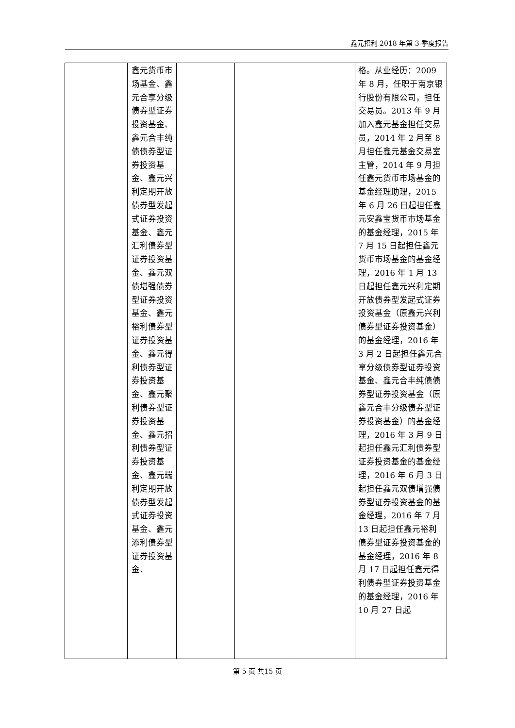鑫元招利 2018 年第 3 季度报告
| | 鑫元货币市场基金、鑫元合享分级债券型证券投资基金、鑫元合丰纯债债券型证券投资基金、鑫元兴利定期开放债券型发起式证券投资基金、鑫元汇利债券型证券投资基金、鑫元双债增强债券型证券投资基金、鑫元裕利债券型证券投资基金、鑫元得利债券型证券投资基金、鑫元聚利债券型证券投资基金、鑫元招利债券型证券投资基金、鑫元瑞利定期开放债券型发起式证券投资基金、鑫元添利债券型证券投资基金、 | | | | 格。从业经历：2009 年 8 月，任职于南京银行股份有限公司，担任交易员。2013 年 9 月加入鑫元基金担任交易员，2014 年 2 月至 8 月担任鑫元基金交易室主管，2014 年 9 月担任鑫元货币市场基金的基金经理助理，2015 年 6 月 26 日起担任鑫元安鑫宝货币市场基金的基金经理，2015 年 7 月 15 日起担任鑫元货币市场基金的基金经理，2016 年 1 月 13 日起担任鑫元兴利定期开放债券型发起式证券投资基金（原鑫元兴利债券型证券投资基金）的基金经理，2016 年 3 月 2 日起担任鑫元合享分级债券型证券投资基金、鑫元合丰纯债债券型证券投资基金（原鑫元合丰分级债券型证券投资基金）的基金经理，2016 年 3 月 9 日起担任鑫元汇利债券型证券投资基金的基金经理，2016 年 6 月 3 日起担任鑫元双债增强债券型证券投资基金的基金经理，2016 年 7 月 13 日起担任鑫元裕利债券型证券投资基金的基金经理，2016 年 8 月 17 日起担任鑫元得利债券型证券投资基金的基金经理，2016 年 10 月 27 日起 |
第 5 页 共15 页